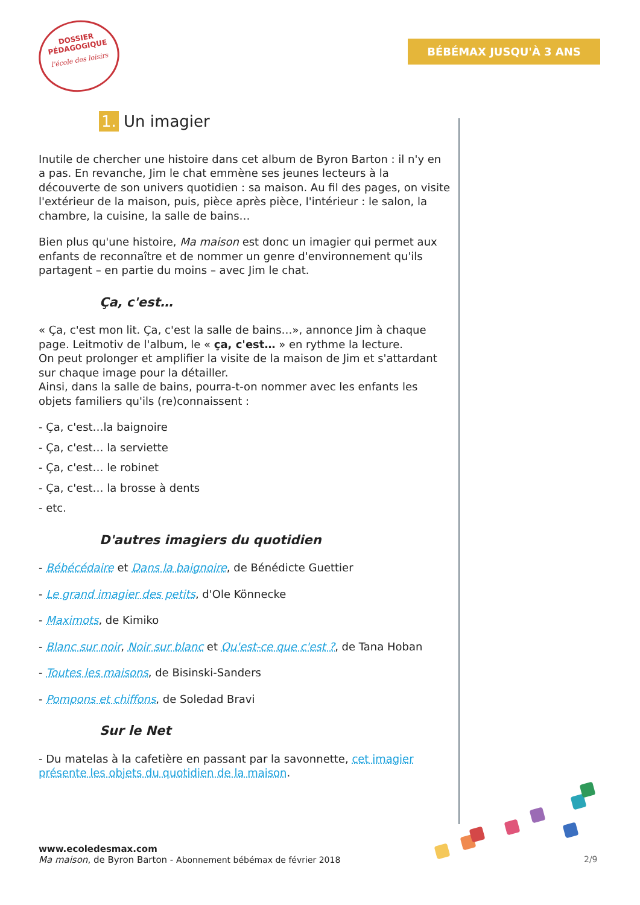DOSSIER
PÉDAGOGIQUE
l'école des loisirs
BÉBÉMAX JUSQU'À 3 ANS
1. Un imagier
Inutile de chercher une histoire dans cet album de Byron Barton : il n'y en a pas. En revanche, Jim le chat emmène ses jeunes lecteurs à la découverte de son univers quotidien : sa maison. Au fil des pages, on visite l'extérieur de la maison, puis, pièce après pièce, l'intérieur : le salon, la chambre, la cuisine, la salle de bains…
Bien plus qu'une histoire, Ma maison est donc un imagier qui permet aux enfants de reconnaître et de nommer un genre d'environnement qu'ils partagent – en partie du moins – avec Jim le chat.
Ça, c'est…
« Ça, c'est mon lit. Ça, c'est la salle de bains…», annonce Jim à chaque page. Leitmotiv de l'album, le « ça, c'est… » en rythme la lecture.
On peut prolonger et amplifier la visite de la maison de Jim et s'attardant sur chaque image pour la détailler.
Ainsi, dans la salle de bains, pourra-t-on nommer avec les enfants les objets familiers qu'ils (re)connaissent :
- Ça, c'est…la baignoire
- Ça, c'est… la serviette
- Ça, c'est… le robinet
- Ça, c'est… la brosse à dents
- etc.
D'autres imagiers du quotidien
- Bébécédaire et Dans la baignoire, de Bénédicte Guettier
- Le grand imagier des petits, d'Ole Könnecke
- Maximots, de Kimiko
- Blanc sur noir, Noir sur blanc et Qu'est-ce que c'est ?, de Tana Hoban
- Toutes les maisons, de Bisinski-Sanders
- Pompons et chiffons, de Soledad Bravi
Sur le Net
- Du matelas à la cafetière en passant par la savonnette, cet imagier présente les objets du quotidien de la maison.
www.ecoledesmax.com
Ma maison, de Byron Barton - Abonnement bébémax de février 2018
2/9